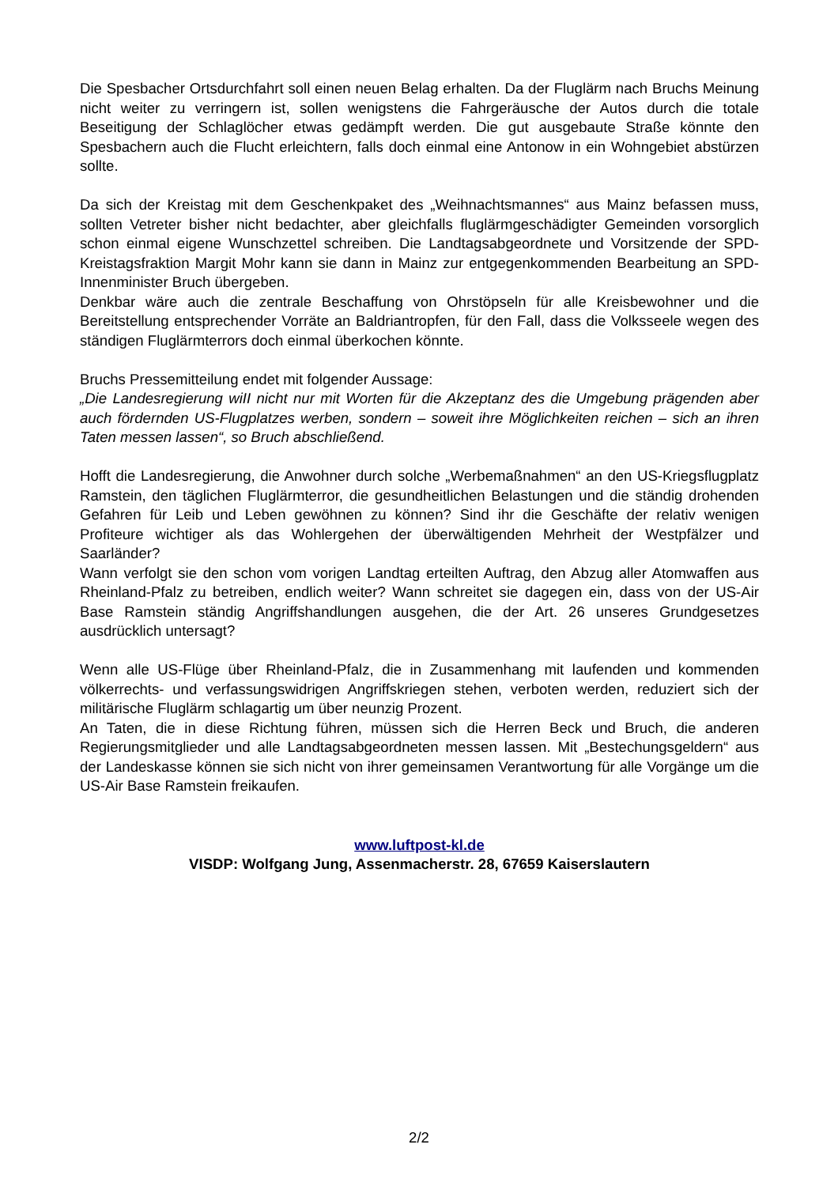Die Spesbacher Ortsdurchfahrt soll einen neuen Belag erhalten. Da der Fluglärm nach Bruchs Meinung nicht weiter zu verringern ist, sollen wenigstens die Fahrgeräusche der Autos durch die totale Beseitigung der Schlaglöcher etwas gedämpft werden. Die gut ausgebaute Straße könnte den Spesbachern auch die Flucht erleichtern, falls doch einmal eine Antonow in ein Wohngebiet abstürzen sollte.
Da sich der Kreistag mit dem Geschenkpaket des „Weihnachtsmannes“ aus Mainz befassen muss, sollten Vetreter bisher nicht bedachter, aber gleichfalls fluglärmgeschädigter Gemeinden vorsorglich schon einmal eigene Wunschzettel schreiben. Die Landtagsabgeordnete und Vorsitzende der SPD-Kreistagsfraktion Margit Mohr kann sie dann in Mainz zur entgegenkommenden Bearbeitung an SPD-Innenminister Bruch übergeben.
Denkbar wäre auch die zentrale Beschaffung von Ohrstöpseln für alle Kreisbewohner und die Bereitstellung entsprechender Vorräte an Baldriantropfen, für den Fall, dass die Volksseele wegen des ständigen Fluglärmterrors doch einmal überkochen könnte.
Bruchs Pressemitteilung endet mit folgender Aussage:
„Die Landesregierung wiII nicht nur mit Worten für die Akzeptanz des die Umgebung prägenden aber auch fördernden US-Flugplatzes werben, sondern – soweit ihre Möglichkeiten reichen – sich an ihren Taten messen lassen“, so Bruch abschließend.
Hofft die Landesregierung, die Anwohner durch solche „Werbemaßnahmen“ an den US-Kriegsflugplatz Ramstein, den täglichen Fluglärmterror, die gesundheitlichen Belastungen und die ständig drohenden Gefahren für Leib und Leben gewöhnen zu können? Sind ihr die Geschäfte der relativ wenigen Profiteure wichtiger als das Wohlergehen der überwältigenden Mehrheit der Westpfälzer und Saarländer?
Wann verfolgt sie den schon vom vorigen Landtag erteilten Auftrag, den Abzug aller Atomwaffen aus Rheinland-Pfalz zu betreiben, endlich weiter? Wann schreitet sie dagegen ein, dass von der US-Air Base Ramstein ständig Angriffshandlungen ausgehen, die der Art. 26 unseres Grundgesetzes ausdrücklich untersagt?
Wenn alle US-Flüge über Rheinland-Pfalz, die in Zusammenhang mit laufenden und kommenden völkerrechts- und verfassungswidrigen Angriffskriegen stehen, verboten werden, reduziert sich der militärische Fluglärm schlagartig um über neunzig Prozent.
An Taten, die in diese Richtung führen, müssen sich die Herren Beck und Bruch, die anderen Regierungsmitglieder und alle Landtagsabgeordneten messen lassen. Mit „Bestechungsgeldern“ aus der Landeskasse können sie sich nicht von ihrer gemeinsamen Verantwortung für alle Vorgänge um die US-Air Base Ramstein freikaufen.
www.luftpost-kl.de
VISDP: Wolfgang Jung, Assenmacherstr. 28, 67659 Kaiserslautern
2/2